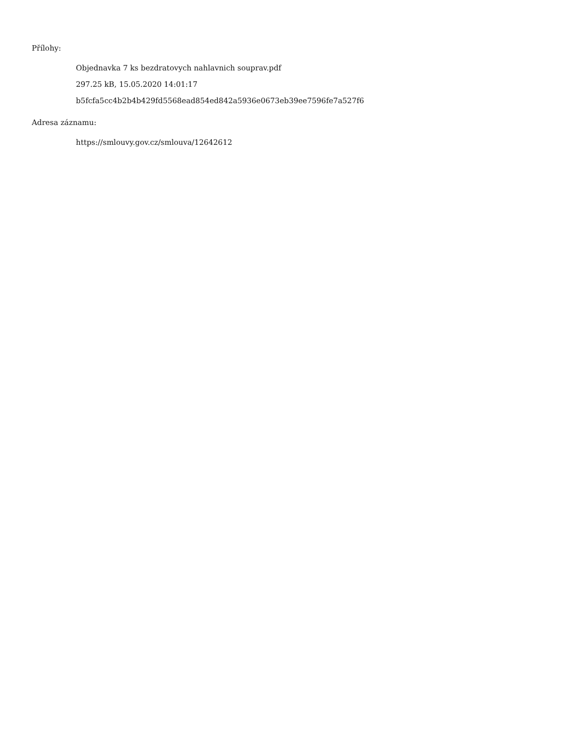Přílohy:
Objednavka 7 ks bezdratovych nahlavnich souprav.pdf
297.25 kB, 15.05.2020 14:01:17
b5fcfa5cc4b2b4b429fd5568ead854ed842a5936e0673eb39ee7596fe7a527f6
Adresa záznamu:
https://smlouvy.gov.cz/smlouva/12642612